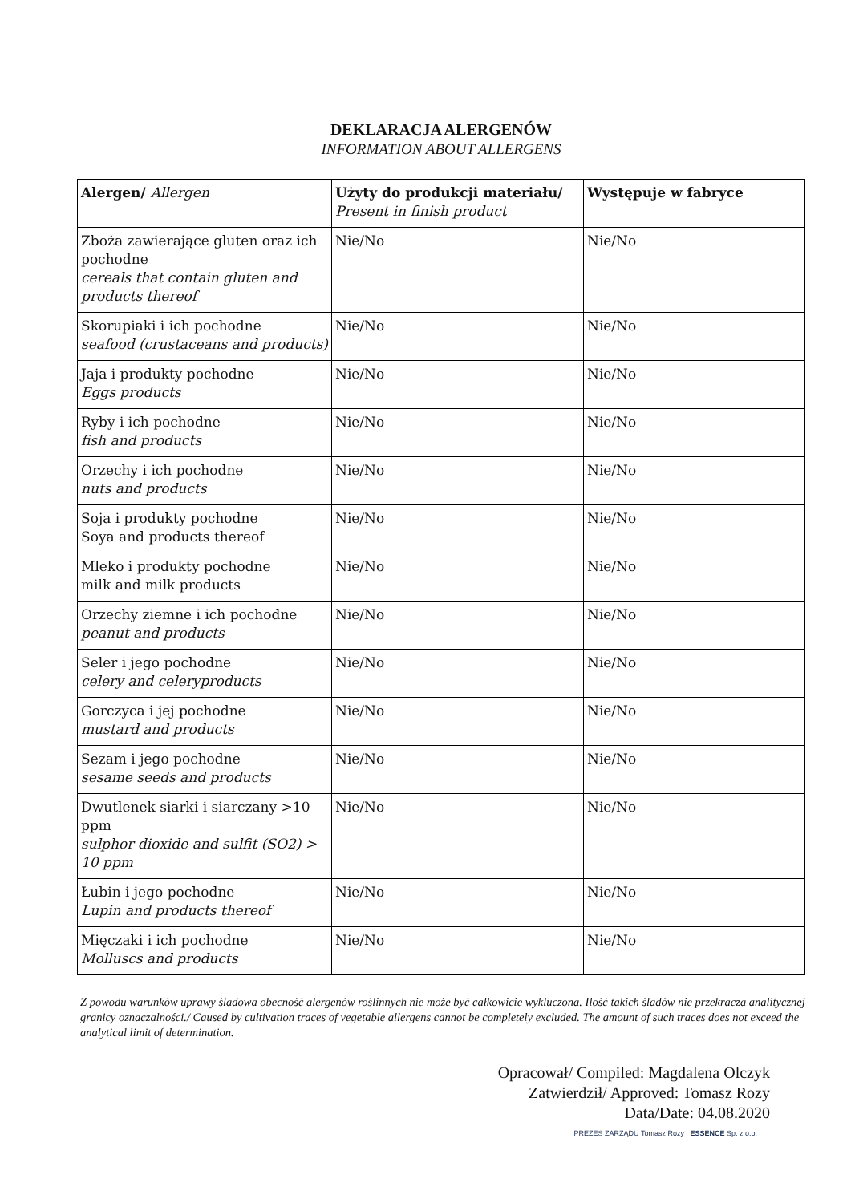DEKLARACJA ALERGENÓW
INFORMATION ABOUT ALLERGENS
| Alergen/ Allergen | Użyty do produkcji materiału/ Present in finish product | Występuje w fabryce |
| --- | --- | --- |
| Zboża zawierające gluten oraz ich pochodne cereals that contain gluten and products thereof | Nie/No | Nie/No |
| Skorupiaki i ich pochodne seafood (crustaceans and products) | Nie/No | Nie/No |
| Jaja i produkty pochodne Eggs products | Nie/No | Nie/No |
| Ryby i ich pochodne fish and products | Nie/No | Nie/No |
| Orzechy i ich pochodne nuts and products | Nie/No | Nie/No |
| Soja i produkty pochodne Soya and products thereof | Nie/No | Nie/No |
| Mleko i produkty pochodne milk and milk products | Nie/No | Nie/No |
| Orzechy ziemne i ich pochodne peanut and products | Nie/No | Nie/No |
| Seler i jego pochodne celery and celeryproducts | Nie/No | Nie/No |
| Gorczyca i jej pochodne mustard and products | Nie/No | Nie/No |
| Sezam i jego pochodne sesame seeds and products | Nie/No | Nie/No |
| Dwutlenek siarki i siarczany >10 ppm sulphor dioxide and sulfit (SO2) > 10 ppm | Nie/No | Nie/No |
| Łubin i jego pochodne Lupin and products thereof | Nie/No | Nie/No |
| Mięczaki i ich pochodne Molluscs and products | Nie/No | Nie/No |
Z powodu warunków uprawy śladowa obecność alergenów roślinnych nie może być całkowicie wykluczona. Ilość takich śladów nie przekracza analitycznej granicy oznaczalności./ Caused by cultivation traces of vegetable allergens cannot be completely excluded. The amount of such traces does not exceed the analytical limit of determination.
Opracował/ Compiled: Magdalena Olczyk
Zatwierdził/ Approved: Tomasz Rozy
Data/Date: 04.08.2020
PREZES ZARZĄDU Tomasz Rozy ESSENCE Sp. z o.o.